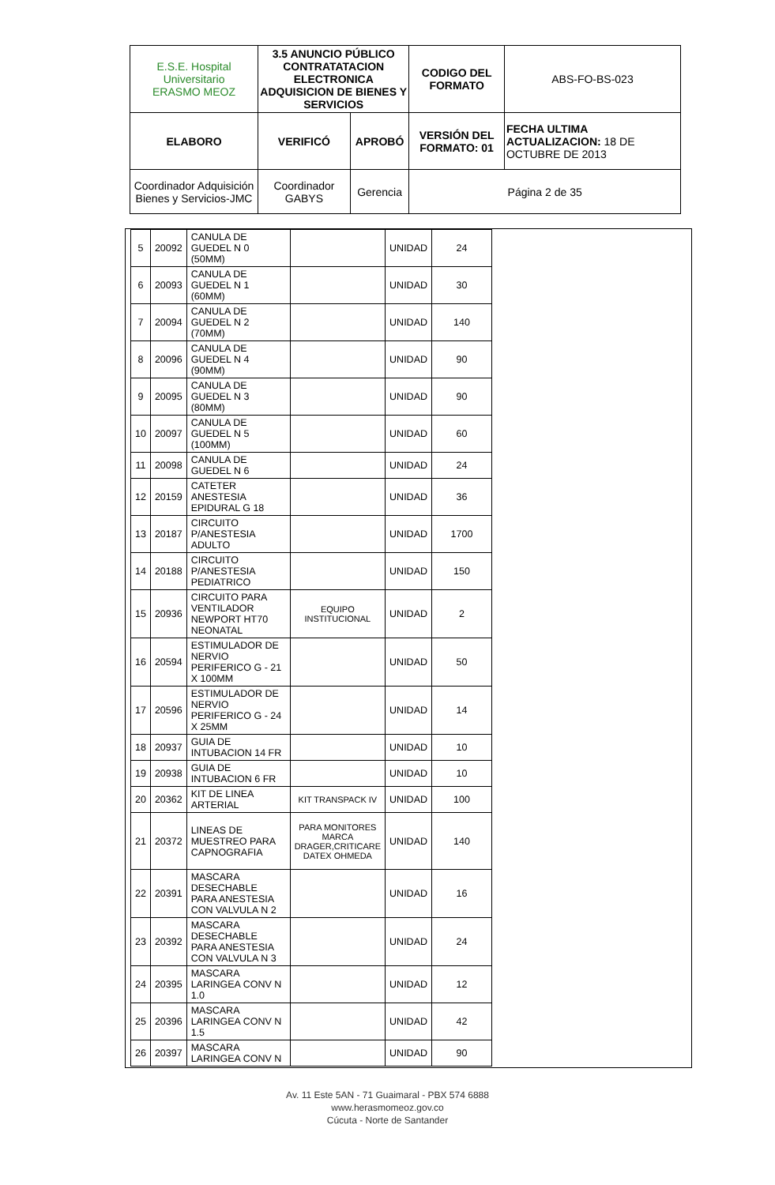| E.S.E. Hospital Universitario ERASMO MEOZ | 3.5 ANUNCIO PÚBLICO CONTRATATACION ELECTRONICA ADQUISICION DE BIENES Y SERVICIOS | | CODIGO DEL FORMATO | ABS-FO-BS-023 |
| ELABORO | VERIFICÓ | APROBÓ | VERSIÓN DEL FORMATO: 01 | FECHA ULTIMA ACTUALIZACION: 18 DE OCTUBRE DE 2013 |
| Coordinador Adquisición Bienes y Servicios-JMC | Coordinador GABYS | Gerencia | Página 2 de 35 | |
| 5 | 20092 | CANULA DE GUEDEL N 0 (50MM) | | UNIDAD | 24 |
| 6 | 20093 | CANULA DE GUEDEL N 1 (60MM) | | UNIDAD | 30 |
| 7 | 20094 | CANULA DE GUEDEL N 2 (70MM) | | UNIDAD | 140 |
| 8 | 20096 | CANULA DE GUEDEL N 4 (90MM) | | UNIDAD | 90 |
| 9 | 20095 | CANULA DE GUEDEL N 3 (80MM) | | UNIDAD | 90 |
| 10 | 20097 | CANULA DE GUEDEL N 5 (100MM) | | UNIDAD | 60 |
| 11 | 20098 | CANULA DE GUEDEL N 6 | | UNIDAD | 24 |
| 12 | 20159 | CATETER ANESTESIA EPIDURAL G 18 | | UNIDAD | 36 |
| 13 | 20187 | CIRCUITO P/ANESTESIA ADULTO | | UNIDAD | 1700 |
| 14 | 20188 | CIRCUITO P/ANESTESIA PEDIATRICO | | UNIDAD | 150 |
| 15 | 20936 | CIRCUITO PARA VENTILADOR NEWPORT HT70 NEONATAL | EQUIPO INSTITUCIONAL | UNIDAD | 2 |
| 16 | 20594 | ESTIMULADOR DE NERVIO PERIFERICO G - 21 X 100MM | | UNIDAD | 50 |
| 17 | 20596 | ESTIMULADOR DE NERVIO PERIFERICO G - 24 X 25MM | | UNIDAD | 14 |
| 18 | 20937 | GUIA DE INTUBACION 14 FR | | UNIDAD | 10 |
| 19 | 20938 | GUIA DE INTUBACION 6 FR | | UNIDAD | 10 |
| 20 | 20362 | KIT DE LINEA ARTERIAL | KIT TRANSPACK IV | UNIDAD | 100 |
| 21 | 20372 | LINEAS DE MUESTREO PARA CAPNOGRAFIA | PARA MONITORES MARCA DRAGER,CRITICARE DATEX OHMEDA | UNIDAD | 140 |
| 22 | 20391 | MASCARA DESECHABLE PARA ANESTESIA CON VALVULA N 2 | | UNIDAD | 16 |
| 23 | 20392 | MASCARA DESECHABLE PARA ANESTESIA CON VALVULA N 3 | | UNIDAD | 24 |
| 24 | 20395 | MASCARA LARINGEA CONV N 1.0 | | UNIDAD | 12 |
| 25 | 20396 | MASCARA LARINGEA CONV N 1.5 | | UNIDAD | 42 |
| 26 | 20397 | MASCARA LARINGEA CONV N | | UNIDAD | 90 |
Av. 11 Este 5AN - 71 Guaimaral - PBX 574 6888
www.herasmomeoz.gov.co
Cúcuta - Norte de Santander